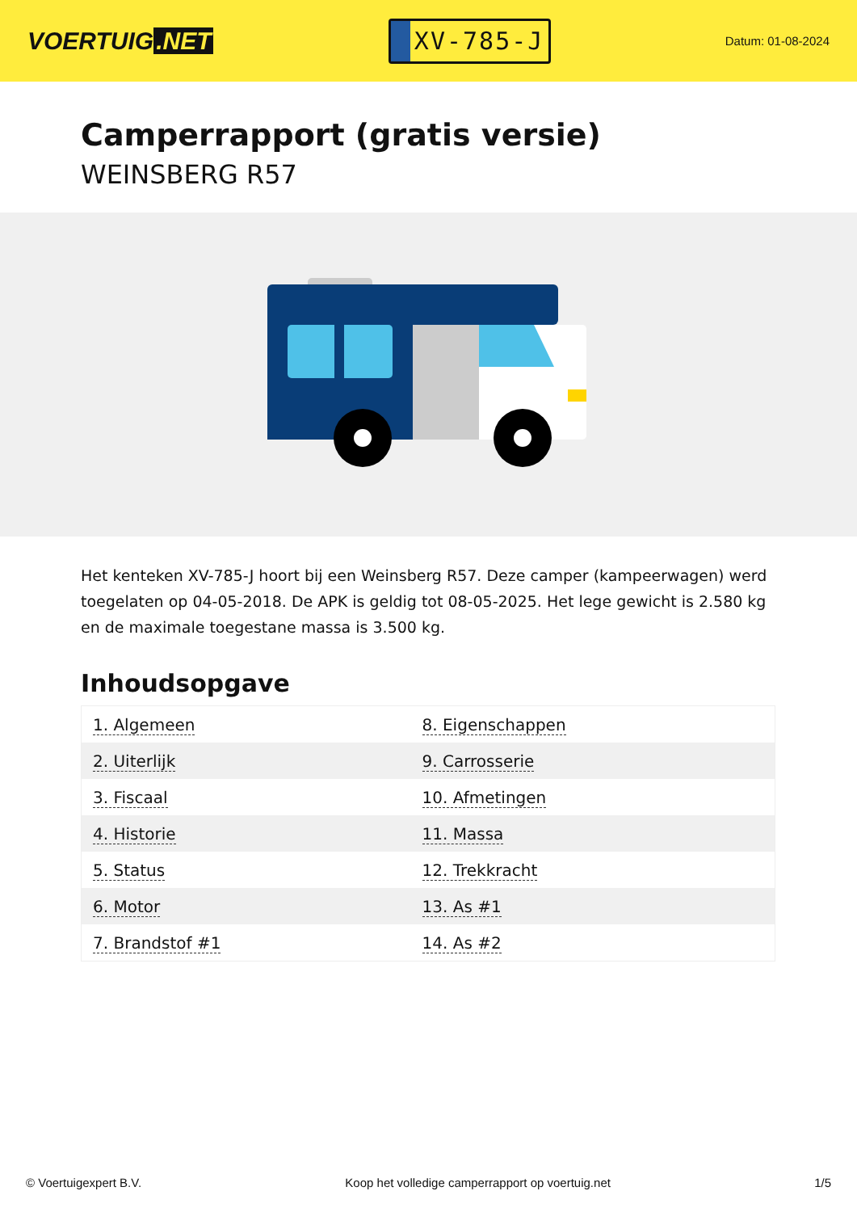VOERTUIG.NET
XV-785-J
Datum: 01-08-2024
Camperrapport (gratis versie)
WEINSBERG R57
Het kenteken XV-785-J hoort bij een Weinsberg R57. Deze camper (kampeerwagen) werd toegelaten op 04-05-2018. De APK is geldig tot 08-05-2025. Het lege gewicht is 2.580 kg en de maximale toegestane massa is 3.500 kg.
Inhoudsopgave
| 1. Algemeen | 8. Eigenschappen |
| 2. Uiterlijk | 9. Carrosserie |
| 3. Fiscaal | 10. Afmetingen |
| 4. Historie | 11. Massa |
| 5. Status | 12. Trekkracht |
| 6. Motor | 13. As #1 |
| 7. Brandstof #1 | 14. As #2 |
© Voertuigexpert B.V. Koop het volledige camperrapport op voertuig.net
1/5